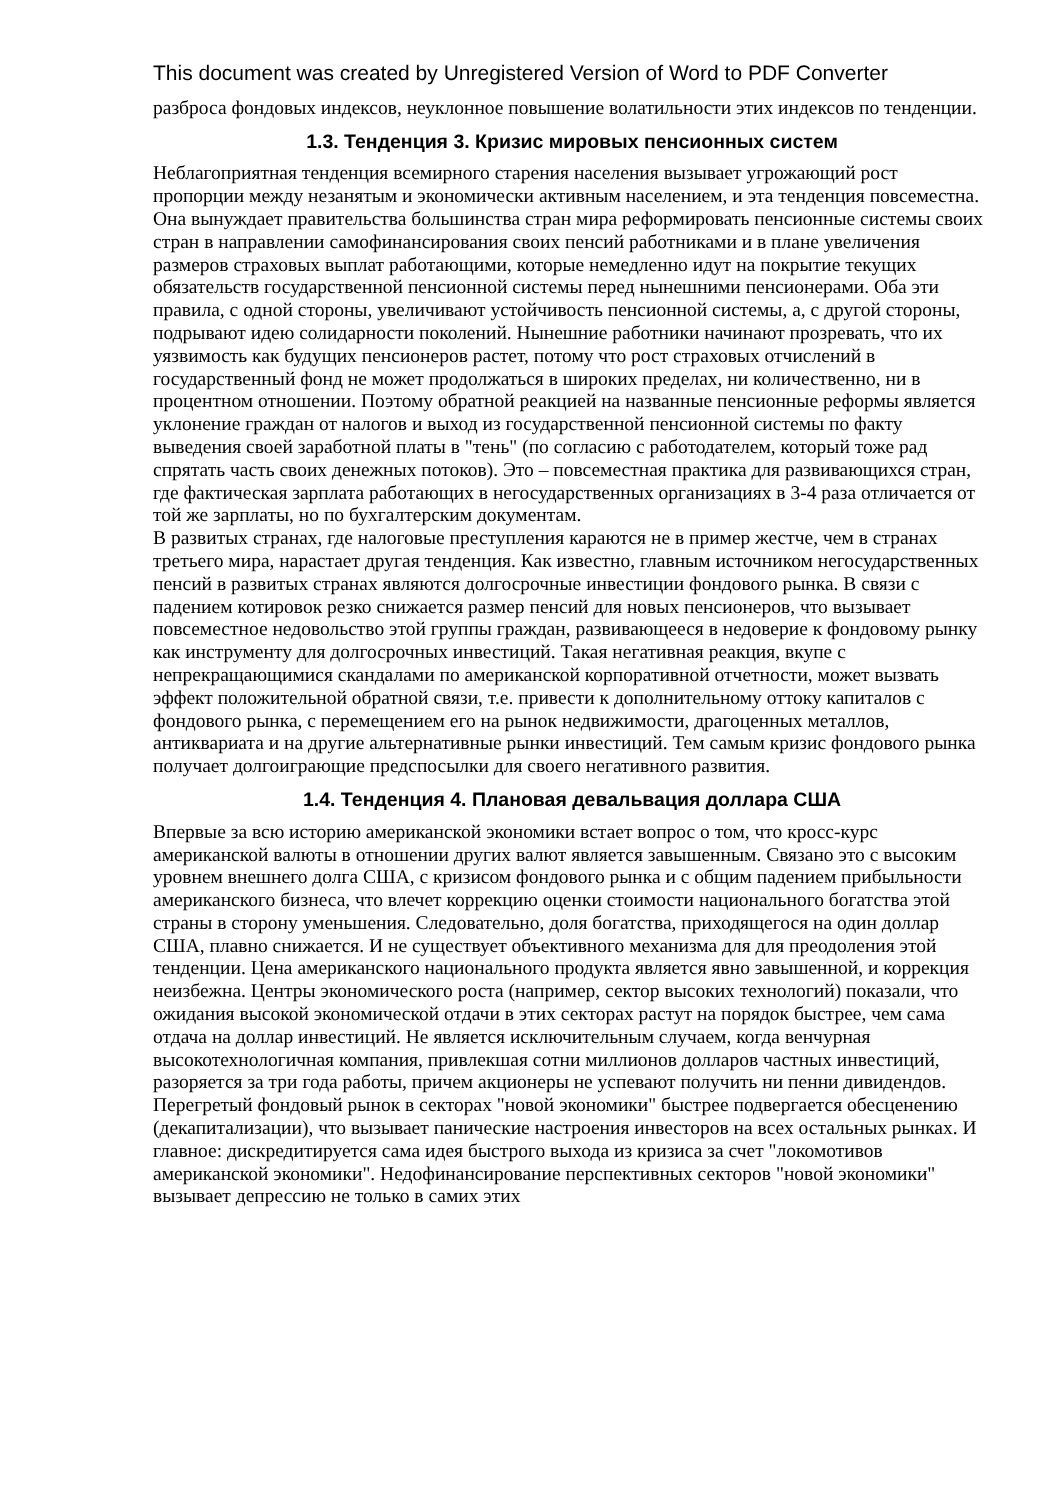This document was created by Unregistered Version of Word to PDF Converter
разброса фондовых индексов, неуклонное повышение волатильности этих индексов по тенденции.
1.3. Тенденция 3. Кризис мировых пенсионных систем
Неблагоприятная тенденция всемирного старения населения вызывает угрожающий рост пропорции между незанятым и экономически активным населением, и эта тенденция повсеместна. Она вынуждает правительства большинства стран мира реформировать пенсионные системы своих стран в направлении самофинансирования своих пенсий работниками и в плане увеличения размеров страховых выплат работающими, которые немедленно идут на покрытие текущих обязательств государственной пенсионной системы перед нынешними пенсионерами. Оба эти правила, с одной стороны, увеличивают устойчивость пенсионной системы, а, с другой стороны, подрывают идею солидарности поколений. Нынешние работники начинают прозревать, что их уязвимость как будущих пенсионеров растет, потому что рост страховых отчислений в государственный фонд не может продолжаться в широких пределах, ни количественно, ни в процентном отношении. Поэтому обратной реакцией на названные пенсионные реформы является уклонение граждан от налогов и выход из государственной пенсионной системы по факту выведения своей заработной платы в "тень" (по согласию с работодателем, который тоже рад спрятать часть своих денежных потоков). Это – повсеместная практика для развивающихся стран, где фактическая зарплата работающих в негосударственных организациях в 3-4 раза отличается от той же зарплаты, но по бухгалтерским документам.
В развитых странах, где налоговые преступления караются не в пример жестче, чем в странах третьего мира, нарастает другая тенденция. Как известно, главным источником негосударственных пенсий в развитых странах являются долгосрочные инвестиции фондового рынка. В связи с падением котировок резко снижается размер пенсий для новых пенсионеров, что вызывает повсеместное недовольство этой группы граждан, развивающееся в недоверие к фондовому рынку как инструменту для долгосрочных инвестиций. Такая негативная реакция, вкупе с непрекращающимися скандалами по американской корпоративной отчетности, может вызвать эффект положительной обратной связи, т.е. привести к дополнительному оттоку капиталов с фондового рынка, с перемещением его на рынок недвижимости, драгоценных металлов, антиквариата и на другие альтернативные рынки инвестиций. Тем самым кризис фондового рынка получает долгоиграющие предспосылки для своего негативного развития.
1.4. Тенденция 4. Плановая девальвация доллара США
Впервые за всю историю американской экономики встает вопрос о том, что кросс-курс американской валюты в отношении других валют является завышенным. Связано это с высоким уровнем внешнего долга США, с кризисом фондового рынка и с общим падением прибыльности американского бизнеса, что влечет коррекцию оценки стоимости национального богатства этой страны в сторону уменьшения. Следовательно, доля богатства, приходящегося на один доллар США, плавно снижается. И не существует объективного механизма для для преодоления этой тенденции. Цена американского национального продукта является явно завышенной, и коррекция неизбежна. Центры экономического роста (например, сектор высоких технологий) показали, что ожидания высокой экономической отдачи в этих секторах растут на порядок быстрее, чем сама отдача на доллар инвестиций. Не является исключительным случаем, когда венчурная высокотехнологичная компания, привлекшая сотни миллионов долларов частных инвестиций, разоряется за три года работы, причем акционеры не успевают получить ни пенни дивидендов. Перегретый фондовый рынок в секторах "новой экономики" быстрее подвергается обесценению (декапитализации), что вызывает панические настроения инвесторов на всех остальных рынках. И главное: дискредитируется сама идея быстрого выхода из кризиса за счет "локомотивов американской экономики". Недофинансирование перспективных секторов "новой экономики" вызывает депрессию не только в самих этих